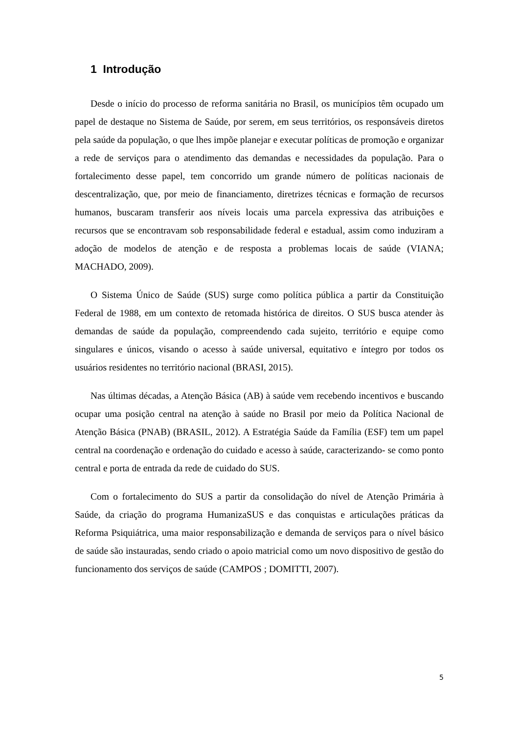1 Introdução
Desde o início do processo de reforma sanitária no Brasil, os municípios têm ocupado um papel de destaque no Sistema de Saúde, por serem, em seus territórios, os responsáveis diretos pela saúde da população, o que lhes impõe planejar e executar políticas de promoção e organizar a rede de serviços para o atendimento das demandas e necessidades da população. Para o fortalecimento desse papel, tem concorrido um grande número de políticas nacionais de descentralização, que, por meio de financiamento, diretrizes técnicas e formação de recursos humanos, buscaram transferir aos níveis locais uma parcela expressiva das atribuições e recursos que se encontravam sob responsabilidade federal e estadual, assim como induziram a adoção de modelos de atenção e de resposta a problemas locais de saúde (VIANA; MACHADO, 2009).
O Sistema Único de Saúde (SUS) surge como política pública a partir da Constituição Federal de 1988, em um contexto de retomada histórica de direitos. O SUS busca atender às demandas de saúde da população, compreendendo cada sujeito, território e equipe como singulares e únicos, visando o acesso à saúde universal, equitativo e íntegro por todos os usuários residentes no território nacional (BRASI, 2015).
Nas últimas décadas, a Atenção Básica (AB) à saúde vem recebendo incentivos e buscando ocupar uma posição central na atenção à saúde no Brasil por meio da Política Nacional de Atenção Básica (PNAB) (BRASIL, 2012). A Estratégia Saúde da Família (ESF) tem um papel central na coordenação e ordenação do cuidado e acesso à saúde, caracterizando- se como ponto central e porta de entrada da rede de cuidado do SUS.
Com o fortalecimento do SUS a partir da consolidação do nível de Atenção Primária à Saúde, da criação do programa HumanizaSUS e das conquistas e articulações práticas da Reforma Psiquiátrica, uma maior responsabilização e demanda de serviços para o nível básico de saúde são instauradas, sendo criado o apoio matricial como um novo dispositivo de gestão do funcionamento dos serviços de saúde (CAMPOS ; DOMITTI, 2007).
5